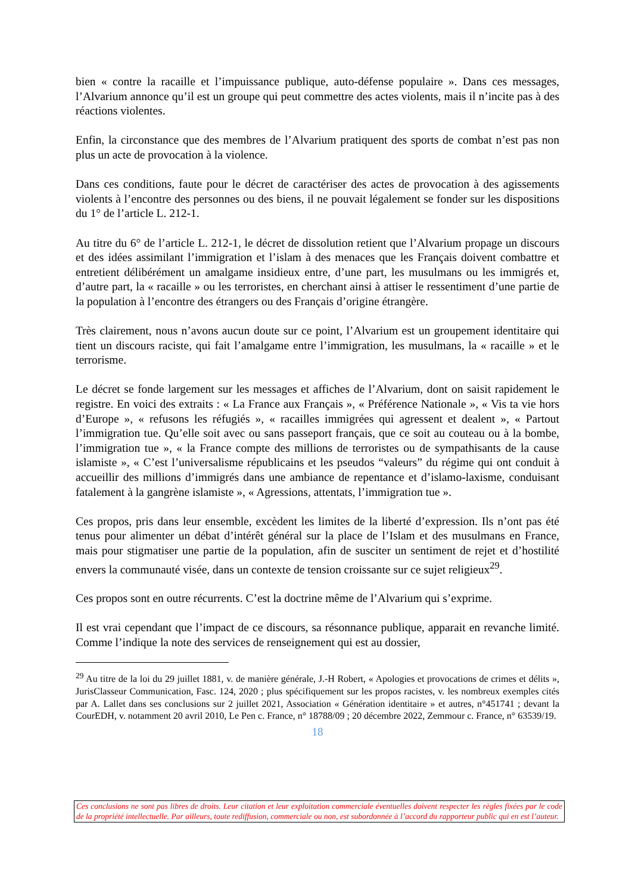bien « contre la racaille et l’impuissance publique, auto-défense populaire ». Dans ces messages, l’Alvarium annonce qu’il est un groupe qui peut commettre des actes violents, mais il n’incite pas à des réactions violentes.
Enfin, la circonstance que des membres de l’Alvarium pratiquent des sports de combat n’est pas non plus un acte de provocation à la violence.
Dans ces conditions, faute pour le décret de caractériser des actes de provocation à des agissements violents à l’encontre des personnes ou des biens, il ne pouvait légalement se fonder sur les dispositions du 1° de l’article L. 212-1.
Au titre du 6° de l’article L. 212-1, le décret de dissolution retient que l’Alvarium propage un discours et des idées assimilant l’immigration et l’islam à des menaces que les Français doivent combattre et entretient délibérément un amalgame insidieux entre, d’une part, les musulmans ou les immigrés et, d’autre part, la « racaille » ou les terroristes, en cherchant ainsi à attiser le ressentiment d’une partie de la population à l’encontre des étrangers ou des Français d’origine étrangère.
Très clairement, nous n’avons aucun doute sur ce point, l’Alvarium est un groupement identitaire qui tient un discours raciste, qui fait l’amalgame entre l’immigration, les musulmans, la « racaille » et le terrorisme.
Le décret se fonde largement sur les messages et affiches de l’Alvarium, dont on saisit rapidement le registre. En voici des extraits : « La France aux Français », « Préférence Nationale », « Vis ta vie hors d’Europe », « refusons les réfugiés », « racailles immigrées qui agressent et dealent », « Partout l’immigration tue. Qu’elle soit avec ou sans passeport français, que ce soit au couteau ou à la bombe, l’immigration tue », « la France compte des millions de terroristes ou de sympathisants de la cause islamiste », « C’est l’universalisme républicains et les pseudos “valeurs” du régime qui ont conduit à accueillir des millions d’immigrés dans une ambiance de repentance et d’islamo-laxisme, conduisant fatalement à la gangrène islamiste », « Agressions, attentats, l’immigration tue ».
Ces propos, pris dans leur ensemble, excèdent les limites de la liberté d’expression. Ils n’ont pas été tenus pour alimenter un débat d’intérêt général sur la place de l’Islam et des musulmans en France, mais pour stigmatiser une partie de la population, afin de susciter un sentiment de rejet et d’hostilité envers la communauté visée, dans un contexte de tension croissante sur ce sujet religieux<sup>29</sup>.
Ces propos sont en outre récurrents. C’est la doctrine même de l’Alvarium qui s’exprime.
Il est vrai cependant que l’impact de ce discours, sa résonnance publique, apparait en revanche limité. Comme l’indique la note des services de renseignement qui est au dossier,
<sup>29</sup> Au titre de la loi du 29 juillet 1881, v. de manière générale, J.-H Robert, « Apologies et provocations de crimes et délits », JurisClasseur Communication, Fasc. 124, 2020 ; plus spécifiquement sur les propos racistes, v. les nombreux exemples cités par A. Lallet dans ses conclusions sur 2 juillet 2021, Association « Génération identitaire » et autres, n°451741 ; devant la CourEDH, v. notamment 20 avril 2010, Le Pen c. France, n° 18788/09 ; 20 décembre 2022, Zemmour c. France, n° 63539/19.
18
Ces conclusions ne sont pas libres de droits. Leur citation et leur exploitation commerciale éventuelles doivent respecter les règles fixées par le code de la propriété intellectuelle. Par ailleurs, toute rediffusion, commerciale ou non, est subordonnée à l’accord du rapporteur public qui en est l’auteur.